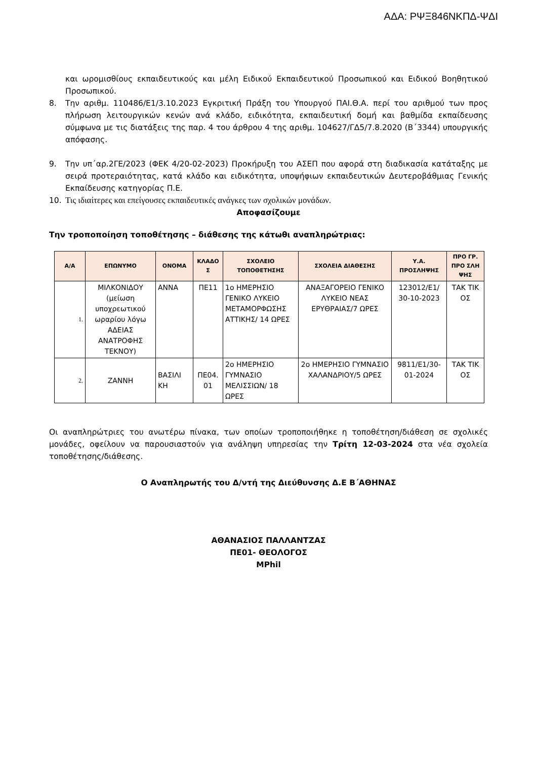ΑΔΑ: ΡΨΞ846ΝΚΠΔ-ΨΔΙ
και ωρομισθίους εκπαιδευτικούς και μέλη Ειδικού Εκπαιδευτικού Προσωπικού και Ειδικού Βοηθητικού Προσωπικού.
8. Την αριθμ. 110486/Ε1/3.10.2023 Εγκριτική Πράξη του Υπουργού ΠΑΙ.Θ.Α. περί του αριθμού των προς πλήρωση λειτουργικών κενών ανά κλάδο, ειδικότητα, εκπαιδευτική δομή και βαθμίδα εκπαίδευσης σύμφωνα με τις διατάξεις της παρ. 4 του άρθρου 4 της αριθμ. 104627/ΓΔ5/7.8.2020 (Β΄3344) υπουργικής απόφασης.
9. Την υπ΄αρ.2ΓΕ/2023 (ΦΕΚ 4/20-02-2023) Προκήρυξη του ΑΣΕΠ που αφορά στη διαδικασία κατάταξης με σειρά προτεραιότητας, κατά κλάδο και ειδικότητα, υποψήφιων εκπαιδευτικών Δευτεροβάθμιας Γενικής Εκπαίδευσης κατηγορίας Π.Ε.
10. Τις ιδιαίτερες και επείγουσες εκπαιδευτικές ανάγκες των σχολικών μονάδων.
Αποφασίζουμε
Την τροποποίηση τοποθέτησης – διάθεσης της κάτωθι αναπληρώτριας:
| Α/Α | ΕΠΩΝΥΜΟ | ΟΝΟΜΑ | ΚΛΑΔΟ Σ | ΣΧΟΛΕΙΟ ΤΟΠΟΘΕΤΗΣΗΣ | ΣΧΟΛΕΙΑ ΔΙΑΘΕΣΗΣ | Υ.Α. ΠΡΟΣΛΗΨΗΣ | ΠΡΟ ΓΡ. ΠΡΟ ΣΛΗ ΨΗΣ |
| --- | --- | --- | --- | --- | --- | --- | --- |
| 1. | ΜΙΛΚΟΝΙΔΟΥ (μείωση υποχρεωτικού ωραρίου λόγω ΑΔΕΙΑΣ ΑΝΑΤΡΟΦΗΣ ΤΕΚΝΟΥ) | ΑΝΝΑ | ΠΕ11 | 1ο ΗΜΕΡΗΣΙΟ ΓΕΝΙΚΟ ΛΥΚΕΙΟ ΜΕΤΑΜΟΡΦΩΣΗΣ ΑΤΤΙΚΗΣ/ 14 ΩΡΕΣ | ΑΝΑΞΑΓΟΡΕΙΟ ΓΕΝΙΚΟ ΛΥΚΕΙΟ ΝΕΑΣ ΕΡΥΘΡΑΙΑΣ/7 ΩΡΕΣ | 123012/Ε1/ 30-10-2023 | ΤΑΚ ΤΙΚ ΟΣ |
| 2. | ΖΑΝΝΗ | ΒΑΣΙΛΙ ΚΗ | ΠΕ04. 01 | 2ο ΗΜΕΡΗΣΙΟ ΓΥΜΝΑΣΙΟ ΜΕΛΙΣΣΙΩΝ/ 18 ΩΡΕΣ | 2ο ΗΜΕΡΗΣΙΟ ΓΥΜΝΑΣΙΟ ΧΑΛΑΝΔΡΙΟΥ/5 ΩΡΕΣ | 9811/Ε1/30-01-2024 | ΤΑΚ ΤΙΚ ΟΣ |
Οι αναπληρώτριες του ανωτέρω πίνακα, των οποίων τροποποιήθηκε η τοποθέτηση/διάθεση σε σχολικές μονάδες, οφείλουν να παρουσιαστούν για ανάληψη υπηρεσίας την Τρίτη 12-03-2024 στα νέα σχολεία τοποθέτησης/διάθεσης.
Ο Αναπληρωτής του Δ/ντή της Διεύθυνσης Δ.Ε Β΄ΑΘΗΝΑΣ
ΑΘΑΝΑΣΙΟΣ ΠΑΛΛΑΝΤΖΑΣ
ΠΕ01- ΘΕΟΛΟΓΟΣ
MPhil